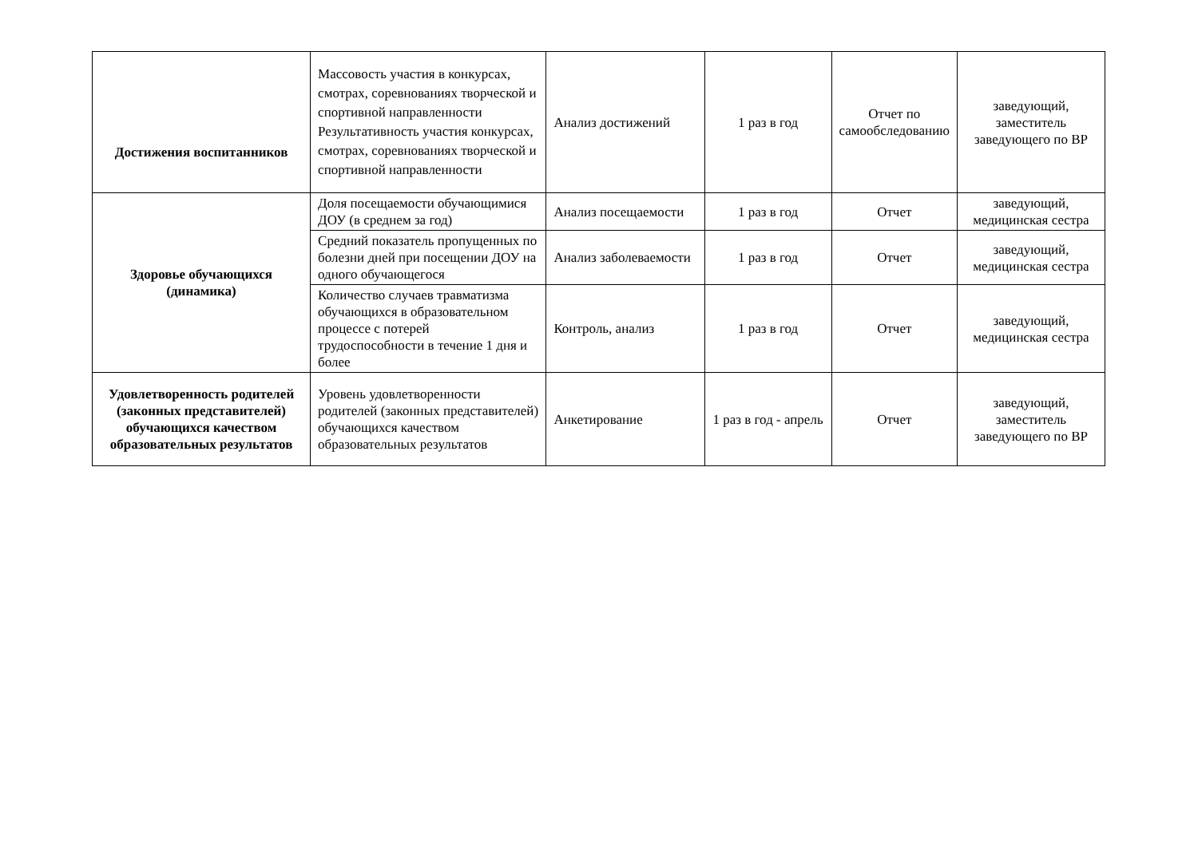| Достижения воспитанников | Массовость участия в конкурсах, смотрах, соревнованиях творческой и спортивной направленности Результативность участия конкурсах, смотрах, соревнованиях творческой и спортивной направленности | Анализ достижений | 1 раз в год | Отчет по самообследованию | заведующий, заместитель заведующего по ВР |
| Здоровье обучающихся (динамика) | Доля посещаемости обучающимися ДОУ (в среднем за год) | Анализ посещаемости | 1 раз в год | Отчет | заведующий, медицинская сестра |
| | Средний показатель пропущенных по болезни дней при посещении ДОУ на одного обучающегося | Анализ заболеваемости | 1 раз в год | Отчет | заведующий, медицинская сестра |
| | Количество случаев травматизма обучающихся в образовательном процессе с потерей трудоспособности в течение 1 дня и более | Контроль, анализ | 1 раз в год | Отчет | заведующий, медицинская сестра |
| Удовлетворенность родителей (законных представителей) обучающихся качеством образовательных результатов | Уровень удовлетворенности родителей (законных представителей) обучающихся качеством образовательных результатов | Анкетирование | 1 раз в год - апрель | Отчет | заведующий, заместитель заведующего по ВР |